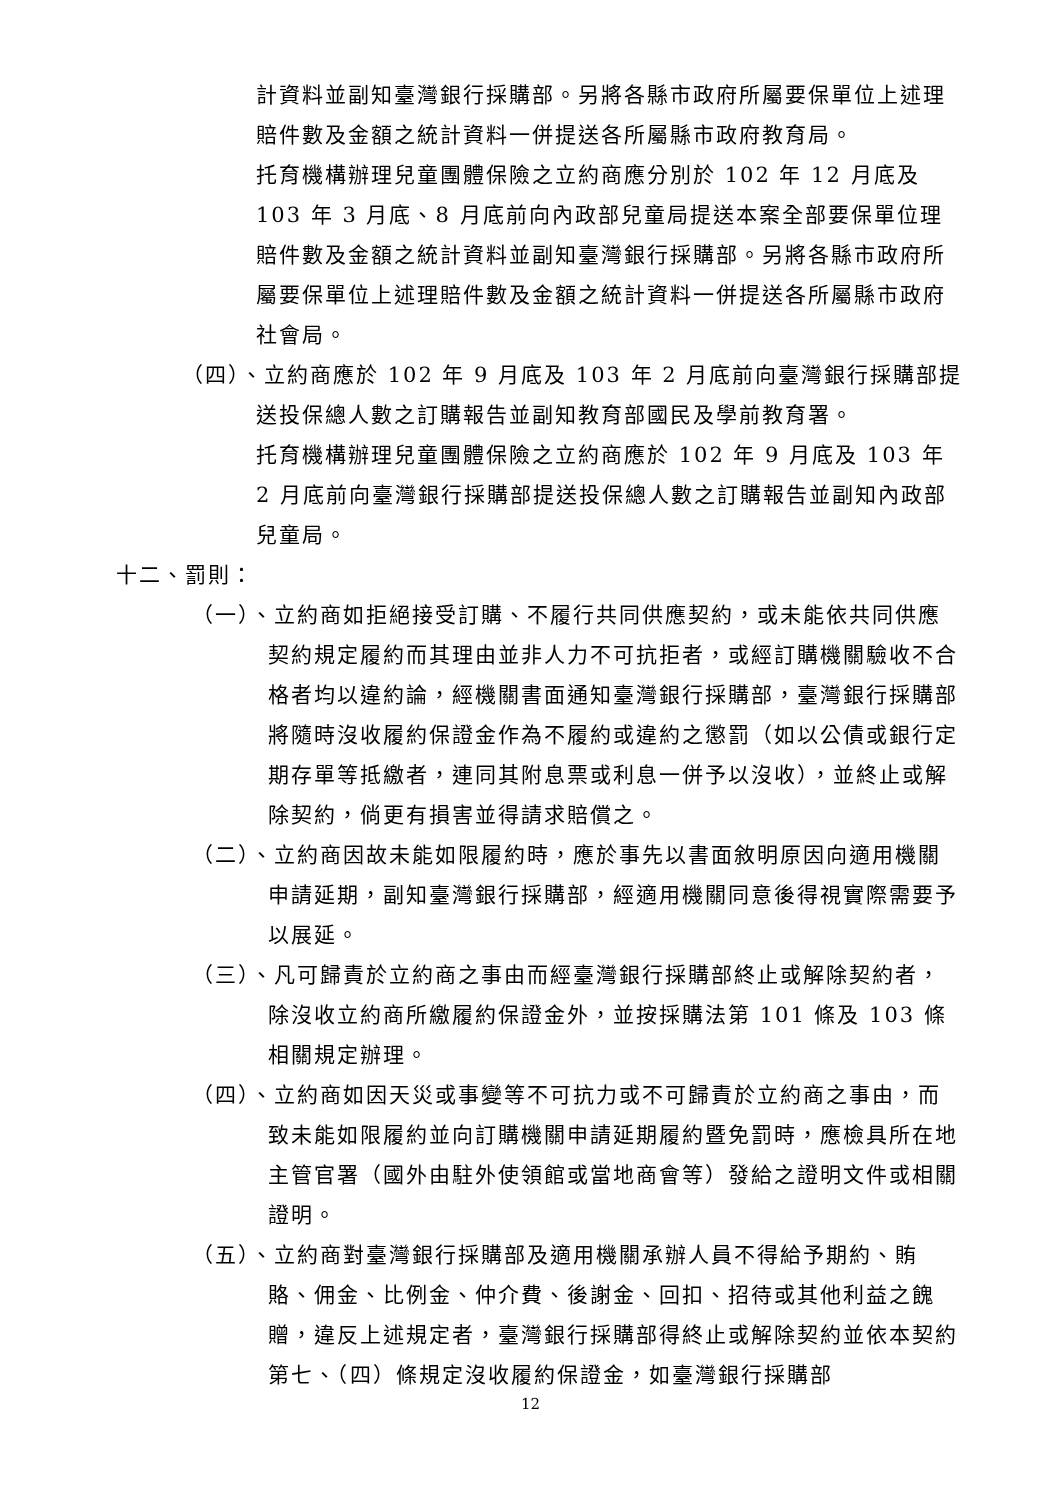計資料並副知臺灣銀行採購部。另將各縣市政府所屬要保單位上述理賠件數及金額之統計資料一併提送各所屬縣市政府教育局。
托育機構辦理兒童團體保險之立約商應分別於 102 年 12 月底及 103 年 3 月底、8 月底前向內政部兒童局提送本案全部要保單位理賠件數及金額之統計資料並副知臺灣銀行採購部。另將各縣市政府所屬要保單位上述理賠件數及金額之統計資料一併提送各所屬縣市政府社會局。
（四）、立約商應於 102 年 9 月底及 103 年 2 月底前向臺灣銀行採購部提送投保總人數之訂購報告並副知教育部國民及學前教育署。
托育機構辦理兒童團體保險之立約商應於 102 年 9 月底及 103 年 2 月底前向臺灣銀行採購部提送投保總人數之訂購報告並副知內政部兒童局。
十二、罰則：
（一）、立約商如拒絕接受訂購、不履行共同供應契約，或未能依共同供應契約規定履約而其理由並非人力不可抗拒者，或經訂購機關驗收不合格者均以違約論，經機關書面通知臺灣銀行採購部，臺灣銀行採購部將隨時沒收履約保證金作為不履約或違約之懲罰（如以公債或銀行定期存單等抵繳者，連同其附息票或利息一併予以沒收），並終止或解除契約，倘更有損害並得請求賠償之。
（二）、立約商因故未能如限履約時，應於事先以書面敘明原因向適用機關申請延期，副知臺灣銀行採購部，經適用機關同意後得視實際需要予以展延。
（三）、凡可歸責於立約商之事由而經臺灣銀行採購部終止或解除契約者，除沒收立約商所繳履約保證金外，並按採購法第 101 條及 103 條相關規定辦理。
（四）、立約商如因天災或事變等不可抗力或不可歸責於立約商之事由，而致未能如限履約並向訂購機關申請延期履約暨免罰時，應檢具所在地主管官署（國外由駐外使領館或當地商會等）發給之證明文件或相關證明。
（五）、立約商對臺灣銀行採購部及適用機關承辦人員不得給予期約、賄賂、佣金、比例金、仲介費、後謝金、回扣、招待或其他利益之餽贈，違反上述規定者，臺灣銀行採購部得終止或解除契約並依本契約第七、（四）條規定沒收履約保證金，如臺灣銀行採購部
12